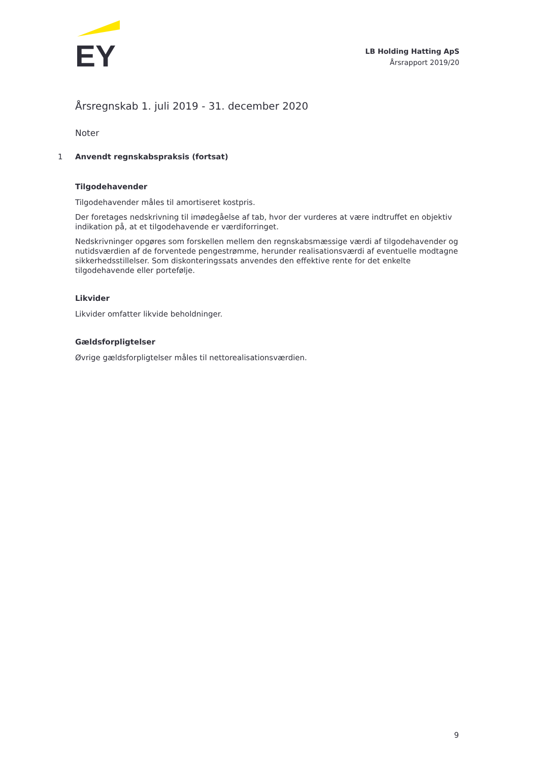EY
LB Holding Hatting ApS
Årsrapport 2019/20
Årsregnskab 1. juli 2019 - 31. december 2020
Noter
1 Anvendt regnskabspraksis (fortsat)
Tilgodehavender
Tilgodehavender måles til amortiseret kostpris.
Der foretages nedskrivning til imødegåelse af tab, hvor der vurderes at være indtruffet en objektiv indikation på, at et tilgodehavende er værdiforringet.
Nedskrivninger opgøres som forskellen mellem den regnskabsmæssige værdi af tilgodehavender og nutidsværdien af de forventede pengestrømme, herunder realisationsværdi af eventuelle modtagne sikkerhedsstillelser. Som diskonteringssats anvendes den effektive rente for det enkelte tilgodehavende eller portefølje.
Likvider
Likvider omfatter likvide beholdninger.
Gældsforpligtelser
Øvrige gældsforpligtelser måles til nettorealisationsværdien.
9